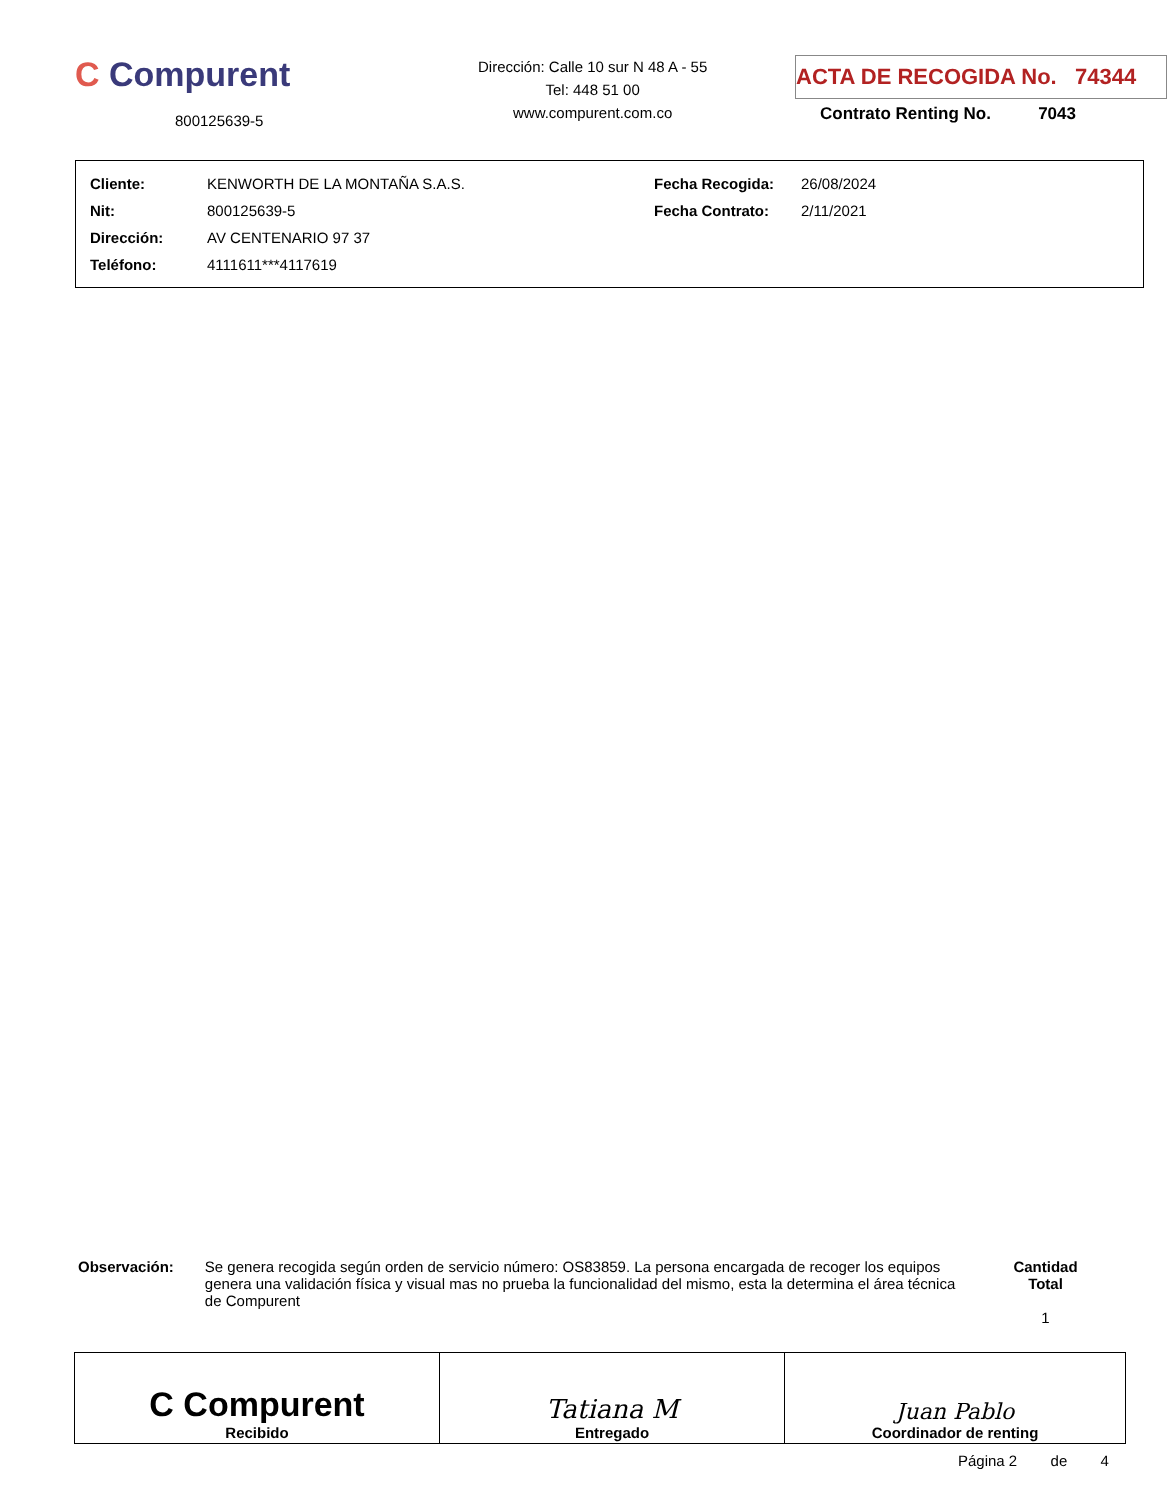C Compurent
800125639-5
Dirección: Calle 10 sur N 48 A - 55
Tel: 448 51 00
www.compurent.com.co
ACTA DE RECOGIDA No. 74344
Contrato Renting No. 7043
| Cliente: | KENWORTH DE LA MONTAÑA S.A.S. | Fecha Recogida: | 26/08/2024 |
| Nit: | 800125639-5 | Fecha Contrato: | 2/11/2021 |
| Dirección: | AV CENTENARIO 97 37 | | |
| Teléfono: | 4111611***4117619 | | |
Observación: Se genera recogida según orden de servicio número: OS83859. La persona encargada de recoger los equipos genera una validación física y visual mas no prueba la funcionalidad del mismo, esta la determina el área técnica de Compurent
Cantidad Total
1
| C Compurent Recibido | Tatiana M Entregado | Juan Pablo Coordinador de renting |
Página 2 de 4